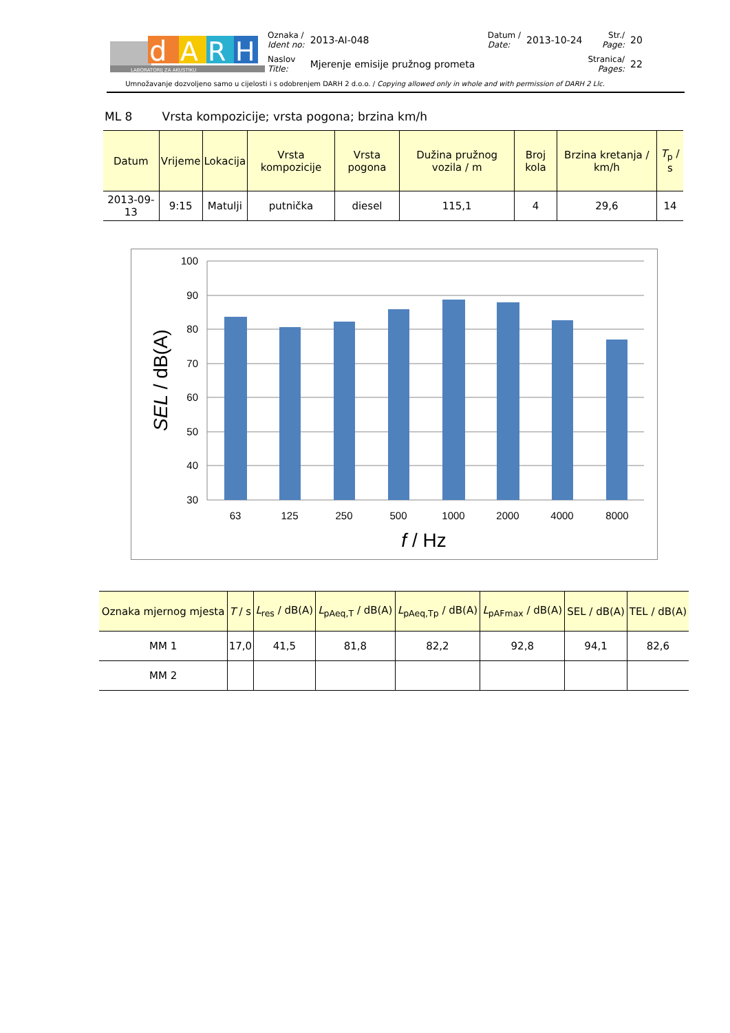d
A
R
H
LABORATORIJ ZA AKUSTIKU
| Oznaka / Ident no: | 2013-AI-048 | Datum / Date: | 2013-10-24 | Str./ Page: | 20 |
| Naslov Title: | Mjerenje emisije pružnog prometa | | | Stranica/ Pages: | 22 |
Umnožavanje dozvoljeno samo u cijelosti i s odobrenjem DARH 2 d.o.o. / Copying allowed only in whole and with permission of DARH 2 Llc.
ML 8 Vrsta kompozicije; vrsta pogona; brzina km/h
| Datum | Vrijeme | Lokacija | Vrsta kompozicije | Vrsta pogona | Dužina pružnog vozila / m | Broj kola | Brzina kretanja / km/h | T<sub>p</sub> / s |
| --- | --- | --- | --- | --- | --- | --- | --- | --- |
| 2013-09-13 | 9:15 | Matulji | putnička | diesel | 115,1 | 4 | 29,6 | 14 |
100
90
80
70
60
50
40
30
63
125
250
500
1000
2000
4000
8000
f / Hz
SEL / dB(A)
| Oznaka mjernog mjesta | T / s | L<sub>res</sub> / dB(A) | L<sub>pAeq,T</sub> / dB(A) | L<sub>pAeq,Tp</sub> / dB(A) | L<sub>pAFmax</sub> / dB(A) | SEL / dB(A) | TEL / dB(A) |
| --- | --- | --- | --- | --- | --- | --- | --- |
| MM 1 | 17,0 | 41,5 | 81,8 | 82,2 | 92,8 | 94,1 | 82,6 |
| MM 2 | | | | | | | |